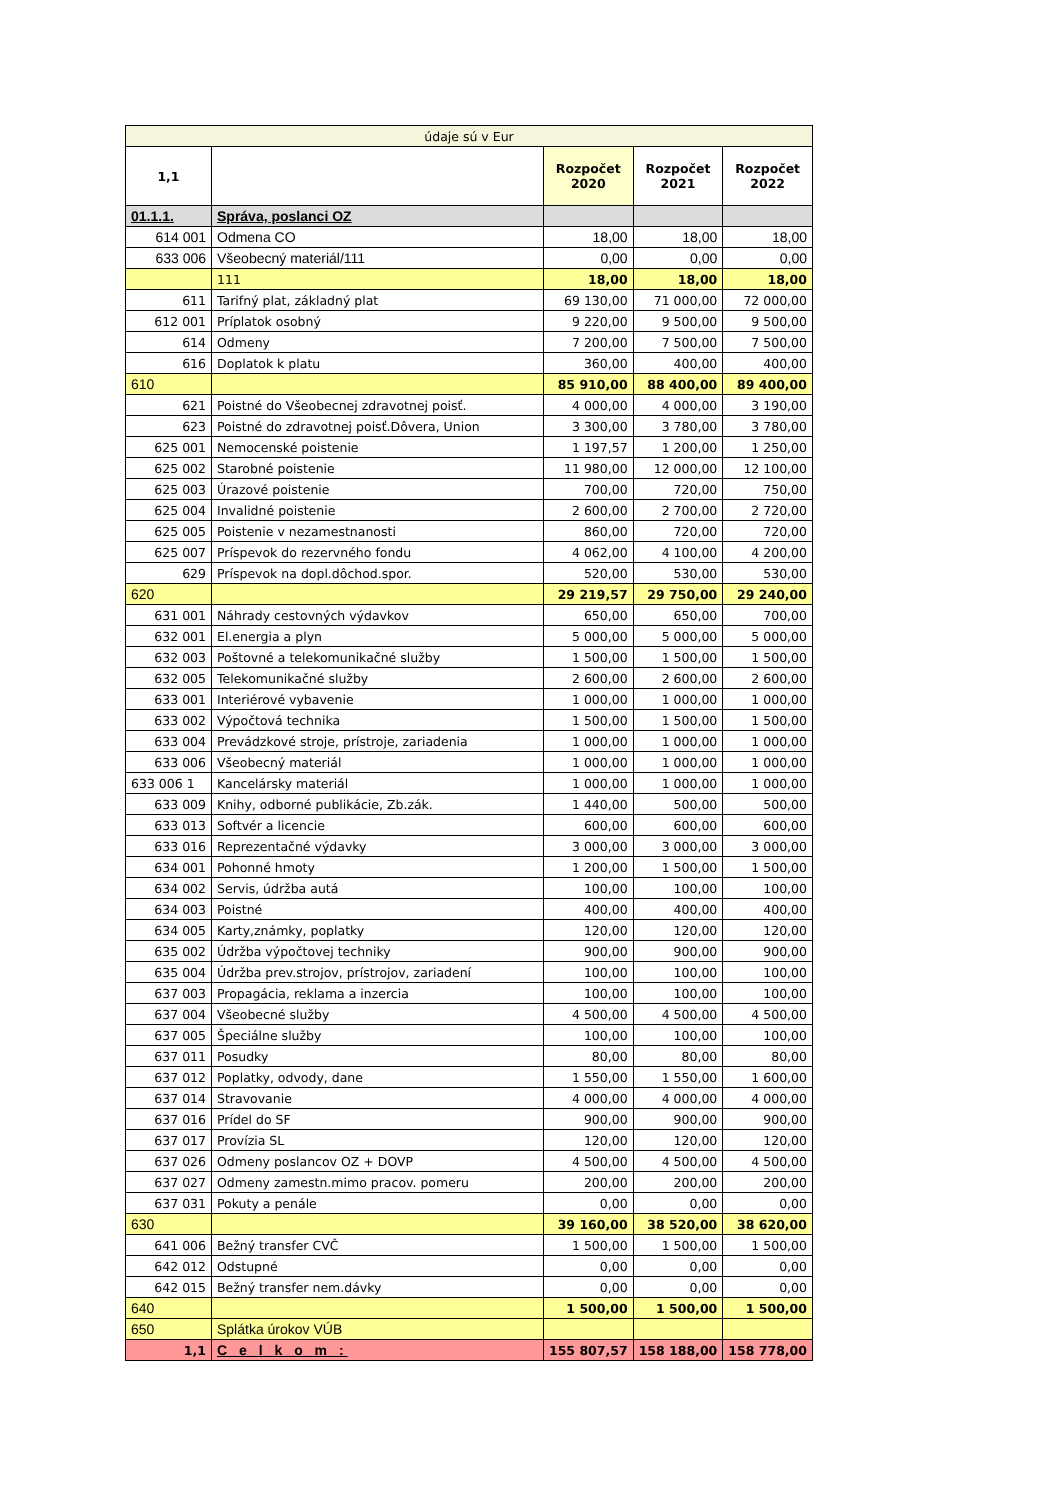| údaje sú v Eur | | | | |
| 1,1 | | Rozpočet 2020 | Rozpočet 2021 | Rozpočet 2022 |
| 01.1.1. | Správa, poslanci OZ | | | |
| 614 001 | Odmena CO | 18,00 | 18,00 | 18,00 |
| 633 006 | Všeobecný materiál/111 | 0,00 | 0,00 | 0,00 |
| | 111 | 18,00 | 18,00 | 18,00 |
| 611 | Tarifný plat, základný plat | 69 130,00 | 71 000,00 | 72 000,00 |
| 612 001 | Príplatok osobný | 9 220,00 | 9 500,00 | 9 500,00 |
| 614 | Odmeny | 7 200,00 | 7 500,00 | 7 500,00 |
| 616 | Doplatok k platu | 360,00 | 400,00 | 400,00 |
| 610 | | 85 910,00 | 88 400,00 | 89 400,00 |
| 621 | Poistné do Všeobecnej zdravotnej poisť. | 4 000,00 | 4 000,00 | 3 190,00 |
| 623 | Poistné do zdravotnej poisť.Dôvera, Union | 3 300,00 | 3 780,00 | 3 780,00 |
| 625 001 | Nemocenské poistenie | 1 197,57 | 1 200,00 | 1 250,00 |
| 625 002 | Starobné poistenie | 11 980,00 | 12 000,00 | 12 100,00 |
| 625 003 | Úrazové poistenie | 700,00 | 720,00 | 750,00 |
| 625 004 | Invalidné poistenie | 2 600,00 | 2 700,00 | 2 720,00 |
| 625 005 | Poistenie v nezamestnanosti | 860,00 | 720,00 | 720,00 |
| 625 007 | Príspevok do rezervného fondu | 4 062,00 | 4 100,00 | 4 200,00 |
| 629 | Príspevok na dopl.dôchod.spor. | 520,00 | 530,00 | 530,00 |
| 620 | | 29 219,57 | 29 750,00 | 29 240,00 |
| 631 001 | Náhrady cestovných výdavkov | 650,00 | 650,00 | 700,00 |
| 632 001 | El.energia a plyn | 5 000,00 | 5 000,00 | 5 000,00 |
| 632 003 | Poštovné a telekomunikačné služby | 1 500,00 | 1 500,00 | 1 500,00 |
| 632 005 | Telekomunikačné služby | 2 600,00 | 2 600,00 | 2 600,00 |
| 633 001 | Interiérové vybavenie | 1 000,00 | 1 000,00 | 1 000,00 |
| 633 002 | Výpočtová technika | 1 500,00 | 1 500,00 | 1 500,00 |
| 633 004 | Prevádzkové stroje, prístroje, zariadenia | 1 000,00 | 1 000,00 | 1 000,00 |
| 633 006 | Všeobecný materiál | 1 000,00 | 1 000,00 | 1 000,00 |
| 633 006 1 | Kancelársky materiál | 1 000,00 | 1 000,00 | 1 000,00 |
| 633 009 | Knihy, odborné publikácie, Zb.zák. | 1 440,00 | 500,00 | 500,00 |
| 633 013 | Softvér a licencie | 600,00 | 600,00 | 600,00 |
| 633 016 | Reprezentačné výdavky | 3 000,00 | 3 000,00 | 3 000,00 |
| 634 001 | Pohonné hmoty | 1 200,00 | 1 500,00 | 1 500,00 |
| 634 002 | Servis, údržba autá | 100,00 | 100,00 | 100,00 |
| 634 003 | Poistné | 400,00 | 400,00 | 400,00 |
| 634 005 | Karty,známky, poplatky | 120,00 | 120,00 | 120,00 |
| 635 002 | Údržba výpočtovej techniky | 900,00 | 900,00 | 900,00 |
| 635 004 | Údržba prev.strojov, prístrojov, zariadení | 100,00 | 100,00 | 100,00 |
| 637 003 | Propagácia, reklama a inzercia | 100,00 | 100,00 | 100,00 |
| 637 004 | Všeobecné služby | 4 500,00 | 4 500,00 | 4 500,00 |
| 637 005 | Špeciálne služby | 100,00 | 100,00 | 100,00 |
| 637 011 | Posudky | 80,00 | 80,00 | 80,00 |
| 637 012 | Poplatky, odvody, dane | 1 550,00 | 1 550,00 | 1 600,00 |
| 637 014 | Stravovanie | 4 000,00 | 4 000,00 | 4 000,00 |
| 637 016 | Prídel do SF | 900,00 | 900,00 | 900,00 |
| 637 017 | Provízia SL | 120,00 | 120,00 | 120,00 |
| 637 026 | Odmeny poslancov OZ + DOVP | 4 500,00 | 4 500,00 | 4 500,00 |
| 637 027 | Odmeny zamestn.mimo pracov. pomeru | 200,00 | 200,00 | 200,00 |
| 637 031 | Pokuty a penále | 0,00 | 0,00 | 0,00 |
| 630 | | 39 160,00 | 38 520,00 | 38 620,00 |
| 641 006 | Bežný transfer CVČ | 1 500,00 | 1 500,00 | 1 500,00 |
| 642 012 | Odstupné | 0,00 | 0,00 | 0,00 |
| 642 015 | Bežný transfer nem.dávky | 0,00 | 0,00 | 0,00 |
| 640 | | 1 500,00 | 1 500,00 | 1 500,00 |
| 650 | Splátka úrokov VÚB | | | |
| 1,1 | C e l k o m : | 155 807,57 | 158 188,00 | 158 778,00 |